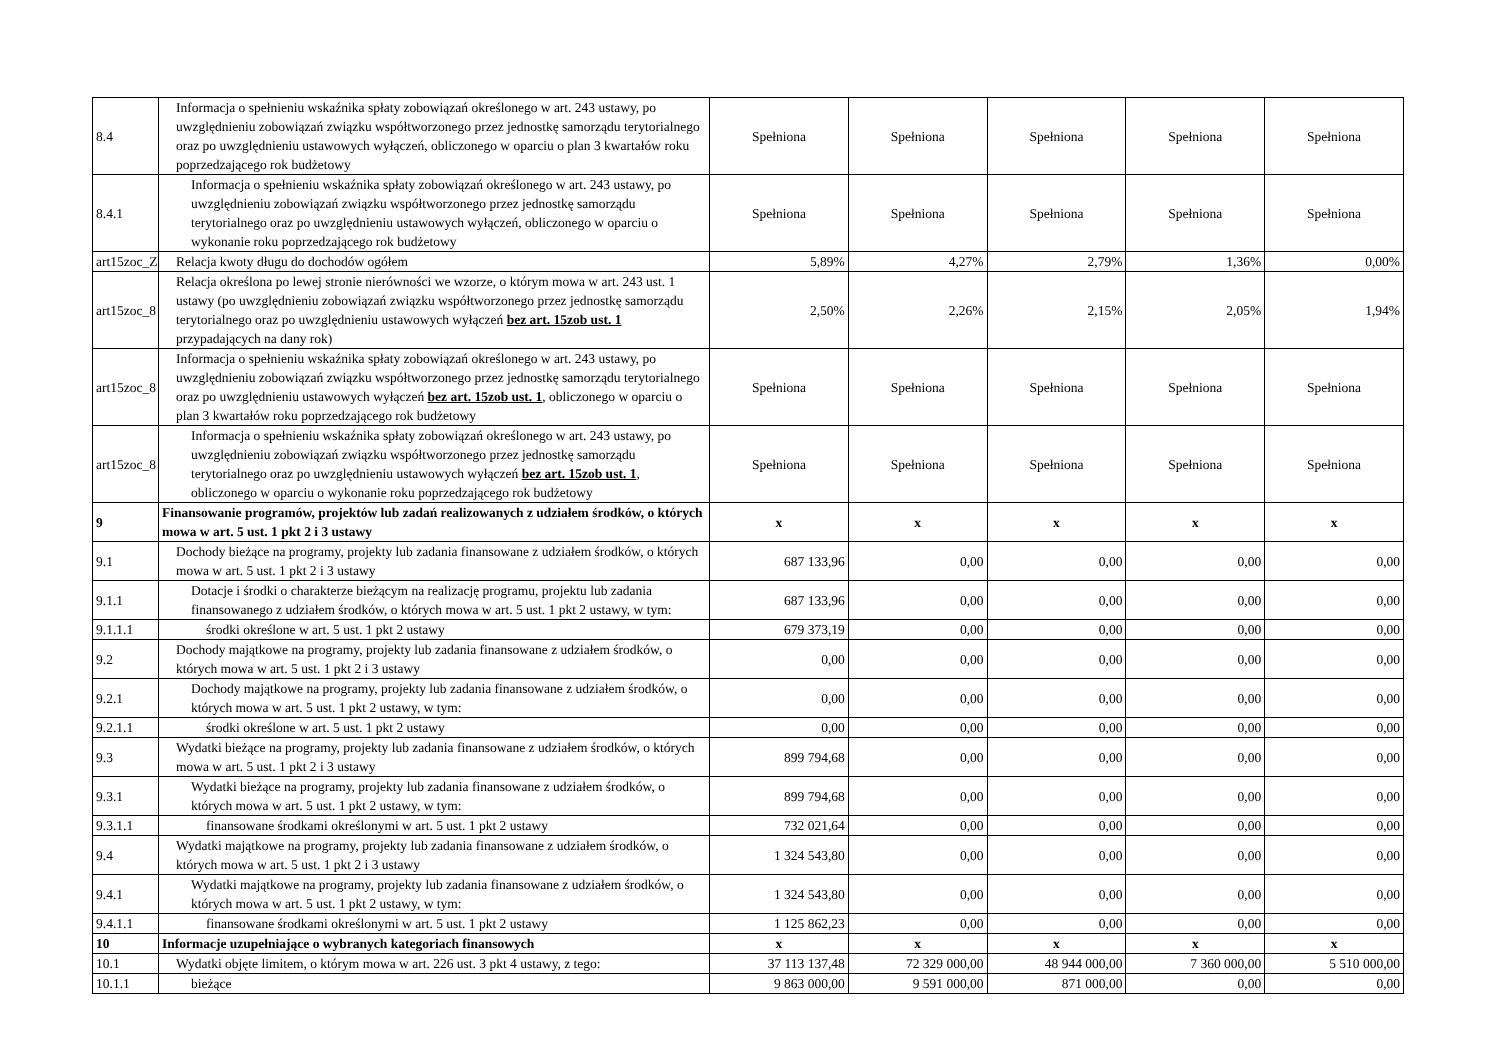| 8.4 | Informacja o spełnieniu wskaźnika spłaty zobowiązań określonego w art. 243 ustawy, po uwzględnieniu zobowiązań związku współtworzonego przez jednostkę samorządu terytorialnego oraz po uwzględnieniu ustawowych wyłączeń, obliczonego w oparciu o plan 3 kwartałów roku poprzedzającego rok budżetowy | Spełniona | Spełniona | Spełniona | Spełniona | Spełniona |
| 8.4.1 | Informacja o spełnieniu wskaźnika spłaty zobowiązań określonego w art. 243 ustawy, po uwzględnieniu zobowiązań związku współtworzonego przez jednostkę samorządu terytorialnego oraz po uwzględnieniu ustawowych wyłączeń, obliczonego w oparciu o wykonanie roku poprzedzającego rok budżetowy | Spełniona | Spełniona | Spełniona | Spełniona | Spełniona |
| art15zoc_Z | Relacja kwoty długu do dochodów ogółem | 5,89% | 4,27% | 2,79% | 1,36% | 0,00% |
| art15zoc_8 | Relacja określona po lewej stronie nierówności we wzorze, o którym mowa w art. 243 ust. 1 ustawy (po uwzględnieniu zobowiązań związku współtworzonego przez jednostkę samorządu terytorialnego oraz po uwzględnieniu ustawowych wyłączeń bez art. 15zob ust. 1 przypadających na dany rok) | 2,50% | 2,26% | 2,15% | 2,05% | 1,94% |
| art15zoc_8 | Informacja o spełnieniu wskaźnika spłaty zobowiązań określonego w art. 243 ustawy, po uwzględnieniu zobowiązań związku współtworzonego przez jednostkę samorządu terytorialnego oraz po uwzględnieniu ustawowych wyłączeń bez art. 15zob ust. 1 , obliczonego w oparciu o plan 3 kwartałów roku poprzedzającego rok budżetowy | Spełniona | Spełniona | Spełniona | Spełniona | Spełniona |
| art15zoc_8 | Informacja o spełnieniu wskaźnika spłaty zobowiązań określonego w art. 243 ustawy, po uwzględnieniu zobowiązań związku współtworzonego przez jednostkę samorządu terytorialnego oraz po uwzględnieniu ustawowych wyłączeń bez art. 15zob ust. 1 , obliczonego w oparciu o wykonanie roku poprzedzającego rok budżetowy | Spełniona | Spełniona | Spełniona | Spełniona | Spełniona |
| 9 | Finansowanie programów, projektów lub zadań realizowanych z udziałem środków, o których mowa w art. 5 ust. 1 pkt 2 i 3 ustawy | x | x | x | x | x |
| 9.1 | Dochody bieżące na programy, projekty lub zadania finansowane z udziałem środków, o których mowa w art. 5 ust. 1 pkt 2 i 3 ustawy | 687 133,96 | 0,00 | 0,00 | 0,00 | 0,00 |
| 9.1.1 | Dotacje i środki o charakterze bieżącym na realizację programu, projektu lub zadania finansowanego z udziałem środków, o których mowa w art. 5 ust. 1 pkt 2 ustawy, w tym: | 687 133,96 | 0,00 | 0,00 | 0,00 | 0,00 |
| 9.1.1.1 | środki określone w art. 5 ust. 1 pkt 2 ustawy | 679 373,19 | 0,00 | 0,00 | 0,00 | 0,00 |
| 9.2 | Dochody majątkowe na programy, projekty lub zadania finansowane z udziałem środków, o których mowa w art. 5 ust. 1 pkt 2 i 3 ustawy | 0,00 | 0,00 | 0,00 | 0,00 | 0,00 |
| 9.2.1 | Dochody majątkowe na programy, projekty lub zadania finansowane z udziałem środków, o których mowa w art. 5 ust. 1 pkt 2 ustawy, w tym: | 0,00 | 0,00 | 0,00 | 0,00 | 0,00 |
| 9.2.1.1 | środki określone w art. 5 ust. 1 pkt 2 ustawy | 0,00 | 0,00 | 0,00 | 0,00 | 0,00 |
| 9.3 | Wydatki bieżące na programy, projekty lub zadania finansowane z udziałem środków, o których mowa w art. 5 ust. 1 pkt 2 i 3 ustawy | 899 794,68 | 0,00 | 0,00 | 0,00 | 0,00 |
| 9.3.1 | Wydatki bieżące na programy, projekty lub zadania finansowane z udziałem środków, o których mowa w art. 5 ust. 1 pkt 2 ustawy, w tym: | 899 794,68 | 0,00 | 0,00 | 0,00 | 0,00 |
| 9.3.1.1 | finansowane środkami określonymi w art. 5 ust. 1 pkt 2 ustawy | 732 021,64 | 0,00 | 0,00 | 0,00 | 0,00 |
| 9.4 | Wydatki majątkowe na programy, projekty lub zadania finansowane z udziałem środków, o których mowa w art. 5 ust. 1 pkt 2 i 3 ustawy | 1 324 543,80 | 0,00 | 0,00 | 0,00 | 0,00 |
| 9.4.1 | Wydatki majątkowe na programy, projekty lub zadania finansowane z udziałem środków, o których mowa w art. 5 ust. 1 pkt 2 ustawy, w tym: | 1 324 543,80 | 0,00 | 0,00 | 0,00 | 0,00 |
| 9.4.1.1 | finansowane środkami określonymi w art. 5 ust. 1 pkt 2 ustawy | 1 125 862,23 | 0,00 | 0,00 | 0,00 | 0,00 |
| 10 | Informacje uzupełniające o wybranych kategoriach finansowych | x | x | x | x | x |
| 10.1 | Wydatki objęte limitem, o którym mowa w art. 226 ust. 3 pkt 4 ustawy, z tego: | 37 113 137,48 | 72 329 000,00 | 48 944 000,00 | 7 360 000,00 | 5 510 000,00 |
| 10.1.1 | bieżące | 9 863 000,00 | 9 591 000,00 | 871 000,00 | 0,00 | 0,00 |